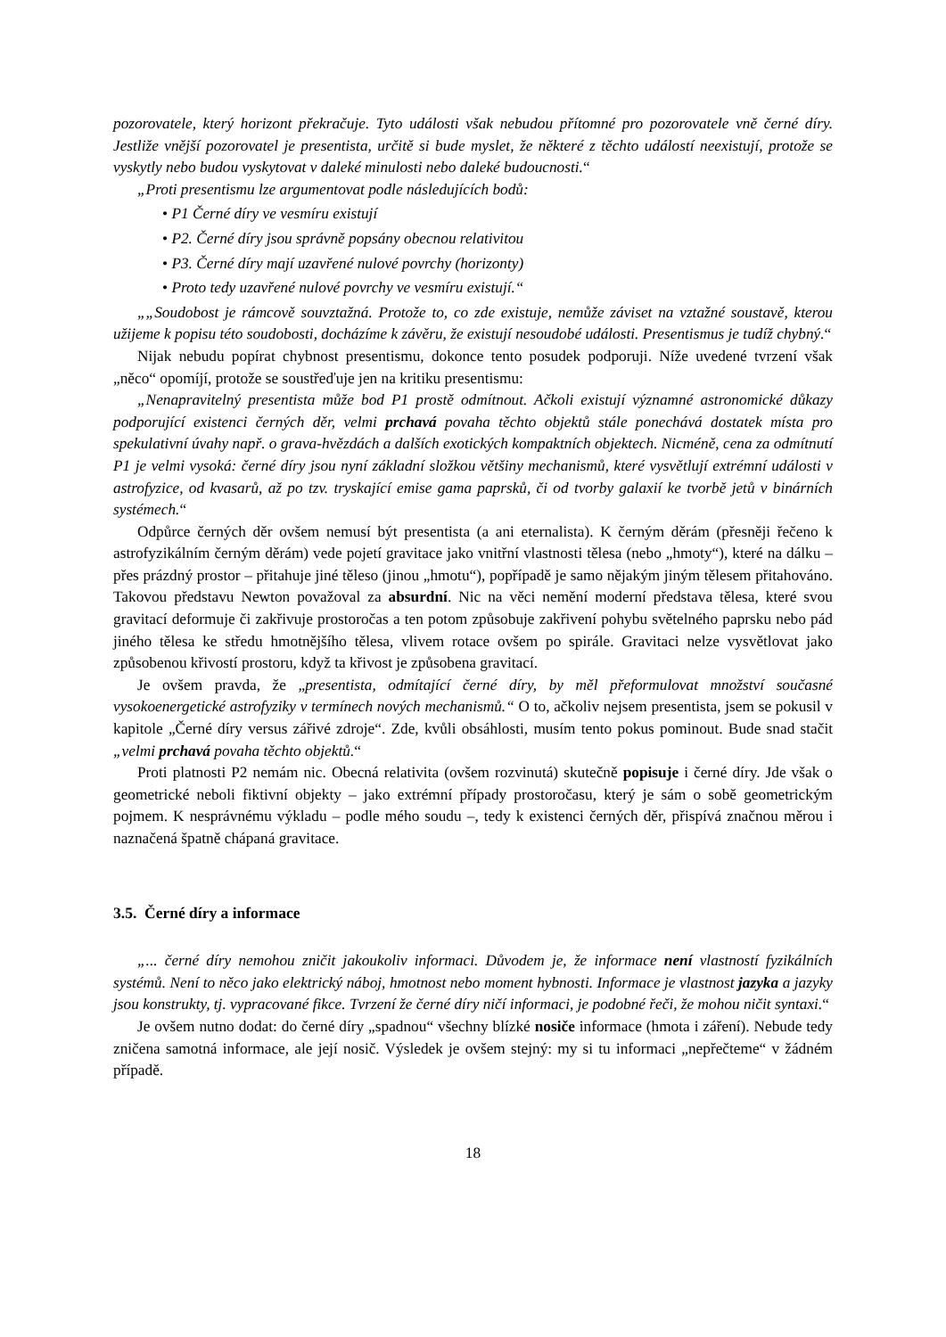pozorovatele, který horizont překračuje. Tyto události však nebudou přítomné pro pozorovatele vně černé díry. Jestliže vnější pozorovatel je presentista, určitě si bude myslet, že některé z těchto událostí neexistují, protože se vyskytly nebo budou vyskytovat v daleké minulosti nebo daleké budoucnosti.“
„Proti presentismu lze argumentovat podle následujících bodů:
• P1 Černé díry ve vesmíru existují
• P2. Černé díry jsou správně popsány obecnou relativitou
• P3. Černé díry mají uzavřené nulové povrchy (horizonty)
• Proto tedy uzavřené nulové povrchy ve vesmíru existují.“
„„Soudobost je rámcově souvztažná. Protože to, co zde existuje, nemůže záviset na vztažné soustavě, kterou užijeme k popisu této soudobosti, docházíme k závěru, že existují nesoudobé události. Presentismus je tudíž chybný.“
Nijak nebudu popírat chybnost presentismu, dokonce tento posudek podporuji. Níže uvedené tvrzení však „něco“ opomíjí, protože se soustřeďuje jen na kritiku presentismu:
„Nenapravitelný presentista může bod P1 prostě odmítnout. Ačkoli existují významné astronomické důkazy podporující existenci černých děr, velmi prchavá povaha těchto objektů stále ponechává dostatek místa pro spekulativní úvahy např. o grava-hvězdách a dalších exotických kompaktních objektech. Nicméně, cena za odmítnutí P1 je velmi vysoká: černé díry jsou nyní základní složkou většiny mechanismů, které vysvětlují extrémní události v astrofyzice, od kvasarů, až po tzv. tryskající emise gama paprsků, či od tvorby galaxií ke tvorbě jetů v binárních systémech.“
Odpůrce černých děr ovšem nemusí být presentista (a ani eternalista). K černým děrám (přesněji řečeno k astrofyzikálním černým děrám) vede pojetí gravitace jako vnitřní vlastnosti tělesa (nebo „hmoty“), které na dálku – přes prázdný prostor – přitahuje jiné těleso (jinou „hmotu“), popřípadě je samo nějakým jiným tělesem přitahováno. Takovou představu Newton považoval za absurdní. Nic na věci nemění moderní představa tělesa, které svou gravitací deformuje či zakřivuje prostoročas a ten potom způsobuje zakřivení pohybu světelného paprsku nebo pád jiného tělesa ke středu hmotnějšího tělesa, vlivem rotace ovšem po spirále. Gravitaci nelze vysvětlovat jako způsobenou křivostí prostoru, když ta křivost je způsobena gravitací.
Je ovšem pravda, že „presentista, odmítající černé díry, by měl přeformulovat množství současné vysokoenergetické astrofyziky v termínech nových mechanismů.“ O to, ačkoliv nejsem presentista, jsem se pokusil v kapitole „Černé díry versus zářivé zdroje“. Zde, kvůli obsáhlosti, musím tento pokus pominout. Bude snad stačit „velmi prchavá povaha těchto objektů.“
Proti platnosti P2 nemám nic. Obecná relativita (ovšem rozvinutá) skutečně popisuje i černé díry. Jde však o geometrické neboli fiktivní objekty – jako extrémní případy prostoročasu, který je sám o sobě geometrickým pojmem. K nesprávnému výkladu – podle mého soudu –, tedy k existenci černých děr, přispívá značnou měrou i naznačená špatně chápaná gravitace.
3.5. Černé díry a informace
„... černé díry nemohou zničit jakoukoliv informaci. Důvodem je, že informace není vlastností fyzikálních systémů. Není to něco jako elektrický náboj, hmotnost nebo moment hybnosti. Informace je vlastnost jazyka a jazyky jsou konstrukty, tj. vypracované fikce. Tvrzení že černé díry ničí informaci, je podobné řeči, že mohou ničit syntaxi.“
Je ovšem nutno dodat: do černé díry „spadnou“ všechny blízké nosiče informace (hmota i záření). Nebude tedy zničena samotná informace, ale její nosič. Výsledek je ovšem stejný: my si tu informaci „nepřečteme“ v žádném případě.
18